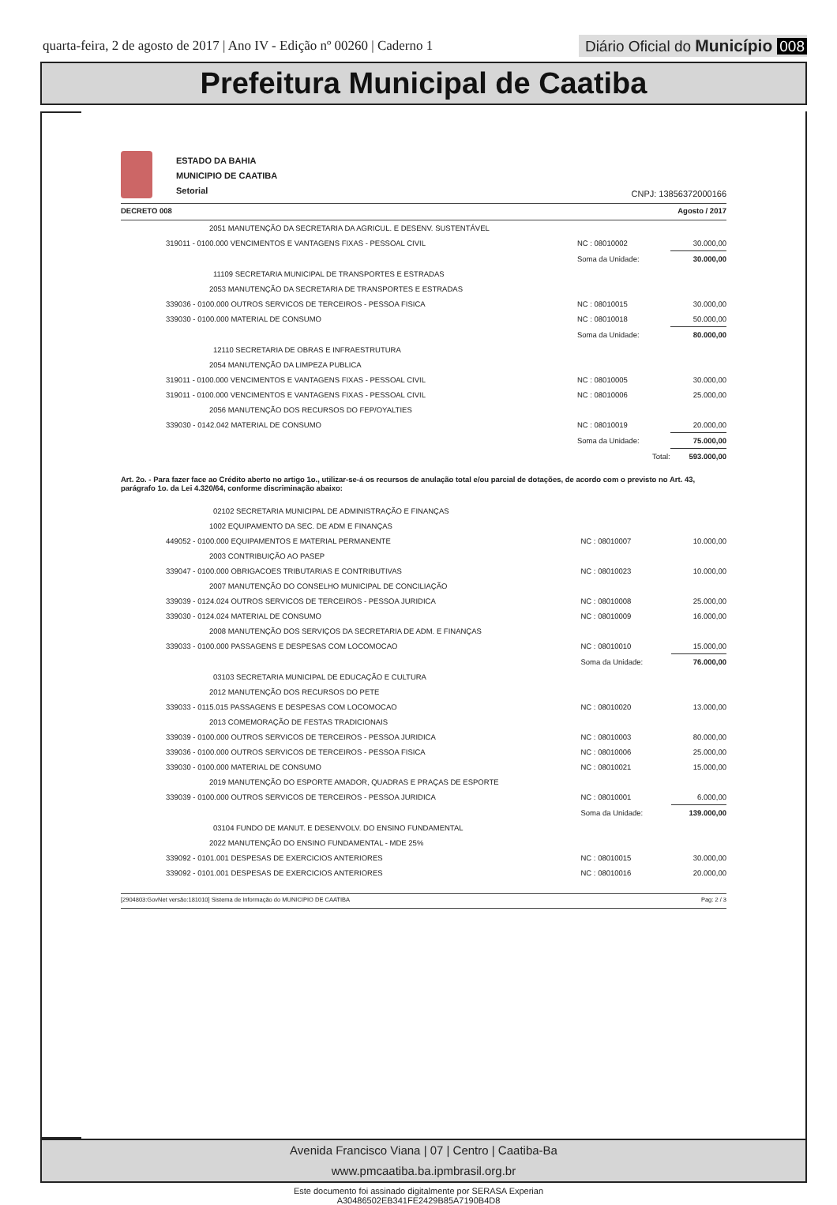quarta-feira, 2 de agosto de 2017 | Ano IV - Edição nº 00260 | Caderno 1
Diário Oficial do Município 008
Prefeitura Municipal de Caatiba
ESTADO DA BAHIA
MUNICIPIO DE CAATIBA
Setorial
CNPJ: 13856372000166
DECRETO 008 Agosto / 2017
| 2051 MANUTENÇÃO DA SECRETARIA DA AGRICUL. E DESENV. SUSTENTÁVEL | | |
| 319011 - 0100.000 VENCIMENTOS E VANTAGENS FIXAS - PESSOAL CIVIL | NC : 08010002 | 30.000,00 |
| | Soma da Unidade: | 30.000,00 |
| 11109 SECRETARIA MUNICIPAL DE TRANSPORTES E ESTRADAS | | |
| 2053 MANUTENÇÃO DA SECRETARIA DE TRANSPORTES E ESTRADAS | | |
| 339036 - 0100.000 OUTROS SERVICOS DE TERCEIROS - PESSOA FISICA | NC : 08010015 | 30.000,00 |
| 339030 - 0100.000 MATERIAL DE CONSUMO | NC : 08010018 | 50.000,00 |
| | Soma da Unidade: | 80.000,00 |
| 12110 SECRETARIA DE OBRAS E INFRAESTRUTURA | | |
| 2054 MANUTENÇÃO DA LIMPEZA PUBLICA | | |
| 319011 - 0100.000 VENCIMENTOS E VANTAGENS FIXAS - PESSOAL CIVIL | NC : 08010005 | 30.000,00 |
| 319011 - 0100.000 VENCIMENTOS E VANTAGENS FIXAS - PESSOAL CIVIL | NC : 08010006 | 25.000,00 |
| 2056 MANUTENÇÃO DOS RECURSOS DO FEP/OYALTIES | | |
| 339030 - 0142.042 MATERIAL DE CONSUMO | NC : 08010019 | 20.000,00 |
| | Soma da Unidade: | 75.000,00 |
| | Total: | 593.000,00 |
Art. 2o. - Para fazer face ao Crédito aberto no artigo 1o., utilizar-se-á os recursos de anulação total e/ou parcial de dotações, de acordo com o previsto no Art. 43, parágrafo 1o. da Lei 4.320/64, conforme discriminação abaixo:
| 02102 SECRETARIA MUNICIPAL DE ADMINISTRAÇÃO E FINANÇAS | | |
| 1002 EQUIPAMENTO DA SEC. DE ADM E FINANÇAS | | |
| 449052 - 0100.000 EQUIPAMENTOS E MATERIAL PERMANENTE | NC : 08010007 | 10.000,00 |
| 2003 CONTRIBUIÇÃO AO PASEP | | |
| 339047 - 0100.000 OBRIGACOES TRIBUTARIAS E CONTRIBUTIVAS | NC : 08010023 | 10.000,00 |
| 2007 MANUTENÇÃO DO CONSELHO MUNICIPAL DE CONCILIAÇÃO | | |
| 339039 - 0124.024 OUTROS SERVICOS DE TERCEIROS - PESSOA JURIDICA | NC : 08010008 | 25.000,00 |
| 339030 - 0124.024 MATERIAL DE CONSUMO | NC : 08010009 | 16.000,00 |
| 2008 MANUTENÇÃO DOS SERVIÇOS DA SECRETARIA DE ADM. E FINANÇAS | | |
| 339033 - 0100.000 PASSAGENS E DESPESAS COM LOCOMOCAO | NC : 08010010 | 15.000,00 |
| | Soma da Unidade: | 76.000,00 |
| 03103 SECRETARIA MUNICIPAL DE EDUCAÇÃO E CULTURA | | |
| 2012 MANUTENÇÃO DOS RECURSOS DO PETE | | |
| 339033 - 0115.015 PASSAGENS E DESPESAS COM LOCOMOCAO | NC : 08010020 | 13.000,00 |
| 2013 COMEMORAÇÃO DE FESTAS TRADICIONAIS | | |
| 339039 - 0100.000 OUTROS SERVICOS DE TERCEIROS - PESSOA JURIDICA | NC : 08010003 | 80.000,00 |
| 339036 - 0100.000 OUTROS SERVICOS DE TERCEIROS - PESSOA FISICA | NC : 08010006 | 25.000,00 |
| 339030 - 0100.000 MATERIAL DE CONSUMO | NC : 08010021 | 15.000,00 |
| 2019 MANUTENÇÃO DO ESPORTE AMADOR, QUADRAS E PRAÇAS DE ESPORTE | | |
| 339039 - 0100.000 OUTROS SERVICOS DE TERCEIROS - PESSOA JURIDICA | NC : 08010001 | 6.000,00 |
| | Soma da Unidade: | 139.000,00 |
| 03104 FUNDO DE MANUT. E DESENVOLV. DO ENSINO FUNDAMENTAL | | |
| 2022 MANUTENÇÃO DO ENSINO FUNDAMENTAL - MDE 25% | | |
| 339092 - 0101.001 DESPESAS DE EXERCICIOS ANTERIORES | NC : 08010015 | 30.000,00 |
| 339092 - 0101.001 DESPESAS DE EXERCICIOS ANTERIORES | NC : 08010016 | 20.000,00 |
[2904803:GovNet versão:181010] Sistema de Informação do MUNICIPIO DE CAATIBA Pag: 2 / 3
Avenida Francisco Viana | 07 | Centro | Caatiba-Ba
www.pmcaatiba.ba.ipmbrasil.org.br
Este documento foi assinado digitalmente por SERASA Experian
A30486502EB341FE2429B85A7190B4D8